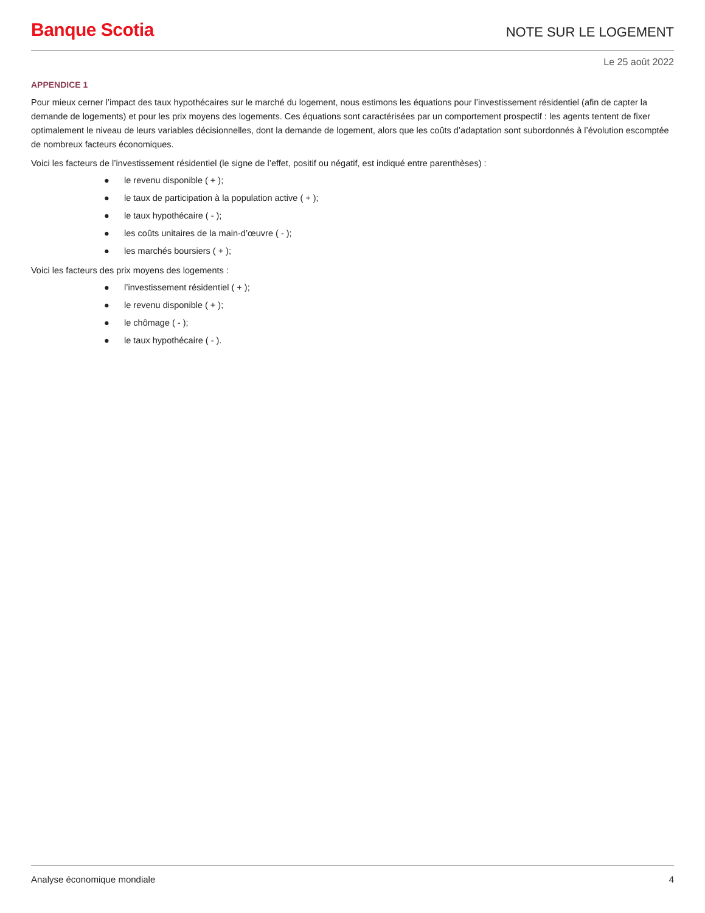Banque Scotia
NOTE SUR LE LOGEMENT
Le 25 août 2022
APPENDICE 1
Pour mieux cerner l’impact des taux hypothécaires sur le marché du logement, nous estimons les équations pour l’investissement résidentiel (afin de capter la demande de logements) et pour les prix moyens des logements. Ces équations sont caractérisées par un comportement prospectif : les agents tentent de fixer optimalement le niveau de leurs variables décisionnelles, dont la demande de logement, alors que les coûts d’adaptation sont subordonnés à l’évolution escomptée de nombreux facteurs économiques.
Voici les facteurs de l’investissement résidentiel (le signe de l’effet, positif ou négatif, est indiqué entre parenthèses) :
● le revenu disponible ( + );
● le taux de participation à la population active ( + );
● le taux hypothécaire ( - );
● les coûts unitaires de la main-d’œuvre ( - );
● les marchés boursiers ( + );
Voici les facteurs des prix moyens des logements :
● l’investissement résidentiel ( + );
● le revenu disponible ( + );
● le chômage ( - );
● le taux hypothécaire ( - ).
Analyse économique mondiale 4